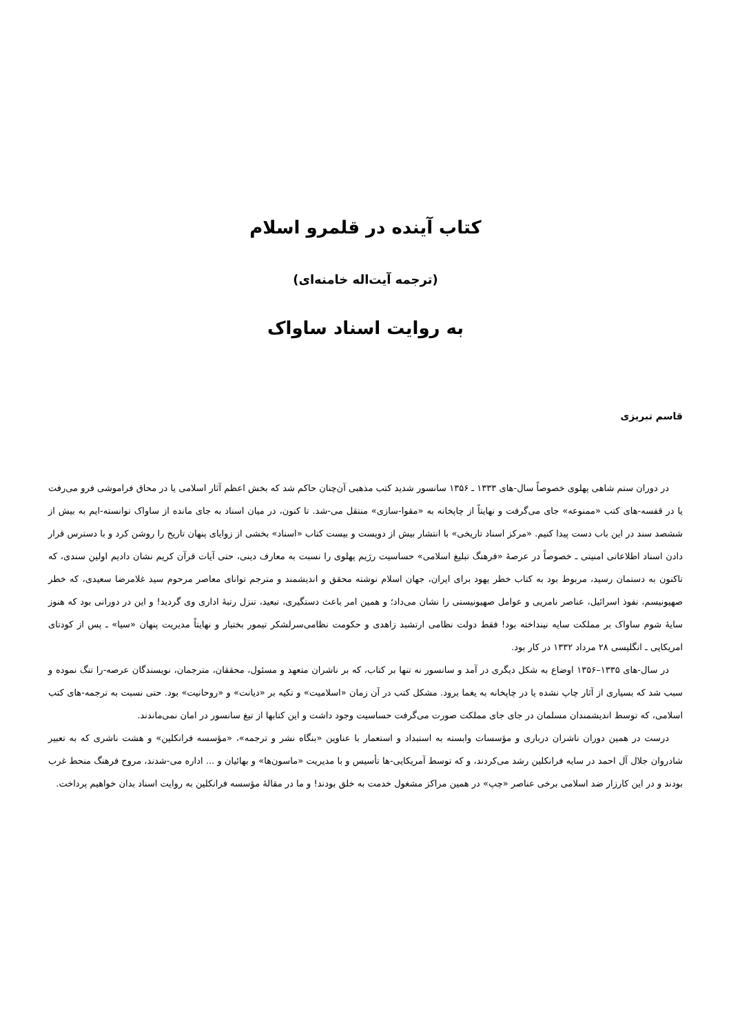کتاب آینده در قلمرو اسلام
(ترجمه آیت‌اله خامنه‌ای)
به روایت اسناد ساواک
قاسم تبریزی
در دوران ستم شاهی پهلوی خصوصاً سال-های ۱۳۳۳ ـ ۱۳۵۶ سانسور شدید کتب مذهبی آن‌چنان حاکم شد که بخش اعظم آثار اسلامی یا در محاق فراموشی فرو می‌رفت یا در قفسه-های کتب «ممنوعه» جای می‌گرفت و نهایتاً از چاپخانه به «مقوا-سازی» منتقل می-شد. تا کنون، در میان اسناد به جای مانده از ساواک توانسته-ایم به بیش از ششصد سند در این باب دست پیدا کنیم. «مرکز اسناد تاریخی» با انتشار بیش از دویست و بیست کتاب «اسناد» بخشی از زوایای پنهان تاریخ را روشن کرد و با دسترس قرار دادن اسناد اطلاعاتی امنیتی ـ خصوصاً در عرصهٔ «فرهنگ تبلیغ اسلامی» حساسیت رژیم پهلوی را نسبت به معارف دینی، حتی آیات قرآن کریم نشان دادیم اولین سندی، که تاکنون به دستمان رسید، مربوط بود به کتاب خطر یهود برای ایران، جهان اسلام نوشته محقق و اندیشمند و مترجم توانای معاصر مرحوم سید غلامرضا سعیدی، که خطر صهیونیسم، نفوذ اسرائیل، عناصر نامریی و عوامل صهیونیستی را نشان می‌داد؛ و همین امر باعث دستگیری، تبعید، تنزل رتبهٔ اداری وی گردید! و این در دورانی بود که هنوز سایهٔ شوم ساواک بر مملکت سایه نینداخته بود! فقط دولت نظامی ارتشبد زاهدی و حکومت نظامی‌سرلشکر تیمور بختیار و نهایتاً مدیریت پنهان «سیا» ـ پس از کودتای امریکایی ـ انگلیسی ۲۸ مرداد ۱۳۳۲ در کار بود.
در سال-های ۱۳۳۵–۱۳۵۶ اوضاع به شکل دیگری در آمد و سانسور نه تنها بر کتاب، که بر ناشران متعهد و مسئول، محققان، مترجمان، نویسندگان عرصه-را تنگ نموده و سبب شد که بسیاری از آثار چاپ نشده یا در چاپخانه به یغما برود. مشکل کتب در آن زمان «اسلامیت» و تکیه بر «دیانت» و «روحانیت» بود. حتی نسبت به ترجمه-های کتب اسلامی، که توسط اندیشمندان مسلمان در جای جای مملکت صورت می‌گرفت حساسیت وجود داشت و این کتابها از تیغ سانسور در امان نمی‌ماندند.
درست در همین دوران ناشران درباری و مؤسسات وابسته به استبداد و استعمار با عناوین «بنگاه نشر و ترجمه»، «مؤسسه فرانکلین» و هشت ناشری که به تعبیر شادروان جلال آل احمد در سایه فرانکلین رشد می‌کردند، و که توسط آمریکایی-ها تأسیس و با مدیریت «ماسون‌ها» و بهائیان و ... اداره می-شدند، مروج فرهنگ منحط غرب بودند و در این کارزار ضد اسلامی برخی عناصر «چپ» در همین مراکز مشغول خدمت به خلق بودند! و ما در مقالهٔ مؤسسه فرانکلین به روایت اسناد بدان خواهیم پرداخت.